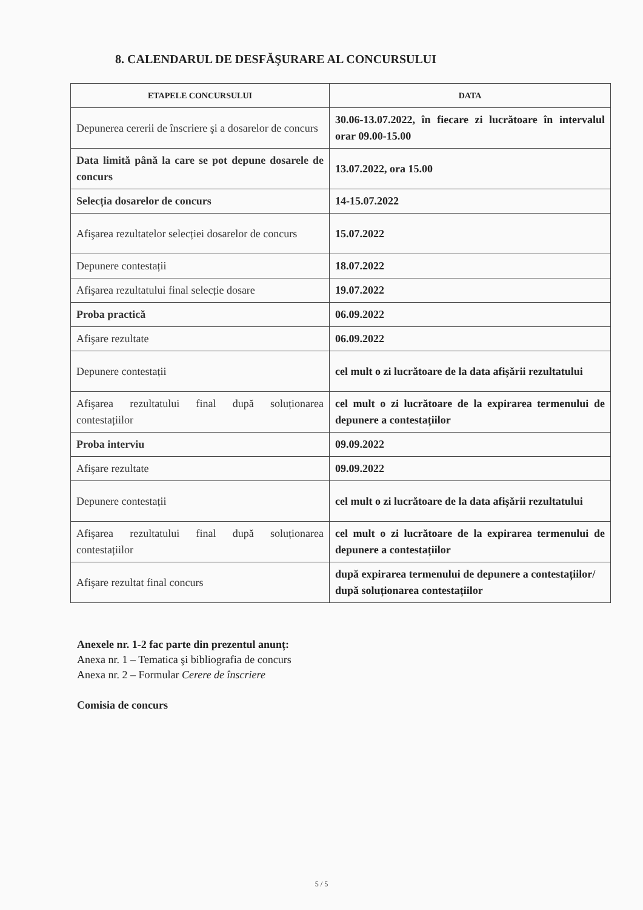8. CALENDARUL DE DESFĂŞURARE AL CONCURSULUI
| ETAPELE CONCURSULUI | DATA |
| --- | --- |
| Depunerea cererii de înscriere şi a dosarelor de concurs | 30.06-13.07.2022, în fiecare zi lucrătoare în intervalul orar 09.00-15.00 |
| Data limită până la care se pot depune dosarele de concurs | 13.07.2022, ora 15.00 |
| Selecția dosarelor de concurs | 14-15.07.2022 |
| Afişarea rezultatelor selecției dosarelor de concurs | 15.07.2022 |
| Depunere contestații | 18.07.2022 |
| Afişarea rezultatului final selecție dosare | 19.07.2022 |
| Proba practică | 06.09.2022 |
| Afişare rezultate | 06.09.2022 |
| Depunere contestații | cel mult o zi lucrătoare de la data afișării rezultatului |
| Afişarea rezultatului final după soluționarea contestațiilor | cel mult o zi lucrătoare de la expirarea termenului de depunere a contestațiilor |
| Proba interviu | 09.09.2022 |
| Afişare rezultate | 09.09.2022 |
| Depunere contestații | cel mult o zi lucrătoare de la data afișării rezultatului |
| Afişarea rezultatului final după soluționarea contestațiilor | cel mult o zi lucrătoare de la expirarea termenului de depunere a contestațiilor |
| Afişare rezultat final concurs | după expirarea termenului de depunere a contestațiilor/ după soluționarea contestațiilor |
Anexele nr. 1-2 fac parte din prezentul anunț:
Anexa nr. 1 – Tematica şi bibliografia de concurs
Anexa nr. 2 – Formular Cerere de înscriere
Comisia de concurs
5 / 5